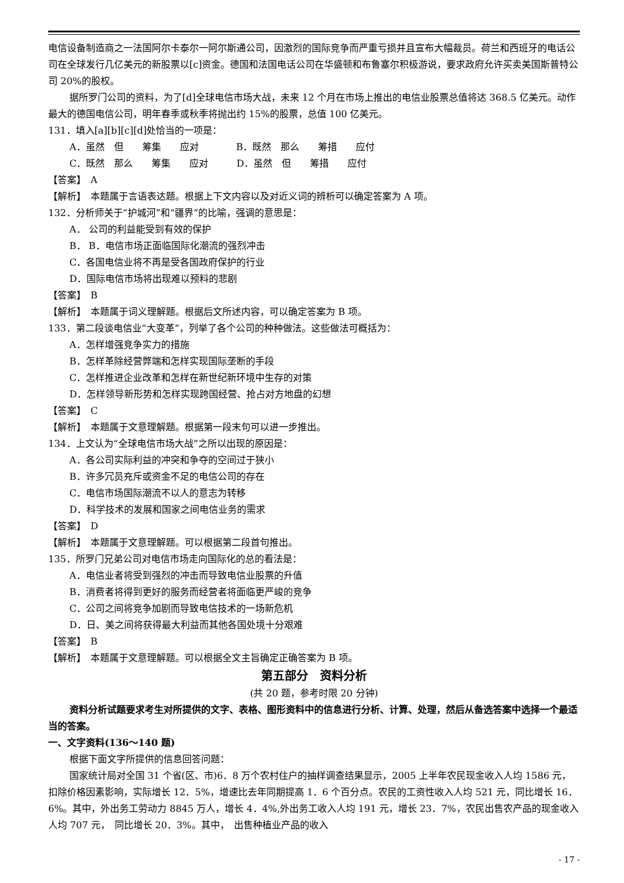电信设备制造商之一法国阿尔卡泰尔一阿尔斯通公司，因激烈的国际竞争而严重亏损并且宣布大幅裁员。荷兰和西班牙的电话公司在全球发行几亿美元的新股票以[c]资金。德国和法国电话公司在华盛顿和布鲁塞尔积极游说，要求政府允许买卖美国斯普特公司 20%的股权。
据所罗门公司的资料，为了[d]全球电信市场大战，未来 12 个月在市场上推出的电信业股票总值将达 368.5 亿美元。动作最大的德国电信公司，明年春季或秋季将抛出约 15%的股票，总值 100 亿美元。
131．填入[a][b][c][d]处恰当的一项是：
A．虽然　但　　筹集　　应对　　　　B．既然　那么　　筹措　　应付
C．既然　那么　　筹集　　应对　　　D．虽然　但　　筹措　　应付
【答案】　A
【解析】　本题属于言语表达题。根据上下文内容以及对近义词的辨析可以确定答案为 A 项。
132．分析师关于“护城河”和“疆界”的比喻，强调的意思是：
A． 公司的利益能受到有效的保护
B． B．电信市场正面临国际化潮流的强烈冲击
C．各国电信业将不再是受各国政府保护的行业
D．国际电信市场将出现难以预料的悲剧
【答案】　B
【解析】　本题属于词义理解题。根据后文所述内容，可以确定答案为 B 项。
133．第二段谈电信业“大变革”，列举了各个公司的种种做法。这些做法可概括为：
A．怎样增强竞争实力的措施
B．怎样革除经营弊端和怎样实现国际垄断的手段
C．怎样推进企业改革和怎样在新世纪新环境中生存的对策
D．怎样领导新形势和怎样实现跨国经营、抢占对方地盘的幻想
【答案】　C
【解析】　本题属于文意理解题。根据第一段末句可以进一步推出。
134．上文认为“全球电信市场大战”之所以出现的原因是：
A．各公司实际利益的冲突和争夺的空间过于狭小
B．许多冗员充斥或资金不足的电信公司的存在
C．电信市场国际潮流不以人的意志为转移
D．科学技术的发展和国家之间电信业务的需求
【答案】　D
【解析】　本题属于文意理解题。可以根据第二段首句推出。
135．所罗门兄弟公司对电信市场走向国际化的总的看法是：
A．电信业者将受到强烈的冲击而导致电信业股票的升值
B．消费者将得到更好的服务而经营者将面临更严峻的竞争
C．公司之间将竞争加剧而导致电信技术的一场新危机
D．日、美之间将获得最大利益而其他各国处境十分艰难
【答案】　B
【解析】　本题属于文意理解题。可以根据全文主旨确定正确答案为 B 项。
第五部分　资料分析
(共 20 题，参考时限 20 分钟)
资料分析试题要求考生对所提供的文字、表格、图形资料中的信息进行分析、计算、处理，然后从备选答案中选择一个最适当的答案。
一、文字资料(136～140 题)
根据下面文字所提供的信息回答问题：
国家统计局对全国 31 个省(区、市)6．8 万个农村住户的抽样调查结果显示，2005 上半年农民现金收入人均 1586 元，扣除价格因素影响，实际增长 12．5%，增速比去年同期提高 1．6 个百分点。农民的工资性收入人均 521 元，同比增长 16．6%。其中，外出务工劳动力 8845 万人，增长 4．4%,外出务工收入人均 191 元，增长 23．7%，农民出售农产品的现金收入人均 707 元，　同比增长 20．3%。其中，　出售种植业产品的收入
- 17 -